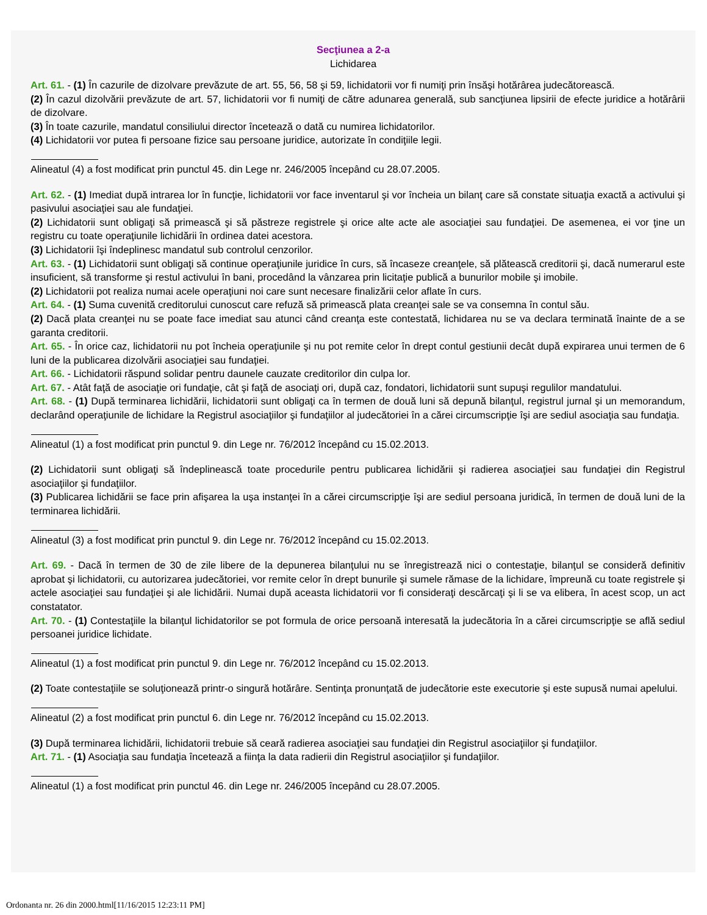Secţiunea a 2-a
Lichidarea
Art. 61. - (1) În cazurile de dizolvare prevăzute de art. 55, 56, 58 şi 59, lichidatorii vor fi numiţi prin însăşi hotărârea judecătorească.
(2) În cazul dizolvării prevăzute de art. 57, lichidatorii vor fi numiţi de către adunarea generală, sub sancţiunea lipsirii de efecte juridice a hotărârii de dizolvare.
(3) În toate cazurile, mandatul consiliului director încetează o dată cu numirea lichidatorilor.
(4) Lichidatorii vor putea fi persoane fizice sau persoane juridice, autorizate în condiţiile legii.
Alineatul (4) a fost modificat prin punctul 45. din Lege nr. 246/2005 începând cu 28.07.2005.
Art. 62. - (1) Imediat după intrarea lor în funcţie, lichidatorii vor face inventarul şi vor încheia un bilanţ care să constate situaţia exactă a activului şi pasivului asociaţiei sau ale fundaţiei.
(2) Lichidatorii sunt obligaţi să primească şi să păstreze registrele şi orice alte acte ale asociaţiei sau fundaţiei. De asemenea, ei vor ţine un registru cu toate operaţiunile lichidării în ordinea datei acestora.
(3) Lichidatorii îşi îndeplinesc mandatul sub controlul cenzorilor.
Art. 63. - (1) Lichidatorii sunt obligaţi să continue operaţiunile juridice în curs, să încaseze creanţele, să plătească creditorii şi, dacă numerarul este insuficient, să transforme şi restul activului în bani, procedând la vânzarea prin licitaţie publică a bunurilor mobile şi imobile.
(2) Lichidatorii pot realiza numai acele operaţiuni noi care sunt necesare finalizării celor aflate în curs.
Art. 64. - (1) Suma cuvenită creditorului cunoscut care refuză să primească plata creanţei sale se va consemna în contul său.
(2) Dacă plata creanţei nu se poate face imediat sau atunci când creanţa este contestată, lichidarea nu se va declara terminată înainte de a se garanta creditorii.
Art. 65. - În orice caz, lichidatorii nu pot încheia operaţiunile şi nu pot remite celor în drept contul gestiunii decât după expirarea unui termen de 6 luni de la publicarea dizolvării asociaţiei sau fundaţiei.
Art. 66. - Lichidatorii răspund solidar pentru daunele cauzate creditorilor din culpa lor.
Art. 67. - Atât faţă de asociaţie ori fundaţie, cât şi faţă de asociaţi ori, după caz, fondatori, lichidatorii sunt supuşi regulilor mandatului.
Art. 68. - (1) După terminarea lichidării, lichidatorii sunt obligaţi ca în termen de două luni să depună bilanţul, registrul jurnal şi un memorandum, declarând operaţiunile de lichidare la Registrul asociaţiilor şi fundaţiilor al judecătoriei în a cărei circumscripţie îşi are sediul asociaţia sau fundaţia.
Alineatul (1) a fost modificat prin punctul 9. din Lege nr. 76/2012 începând cu 15.02.2013.
(2) Lichidatorii sunt obligaţi să îndeplinească toate procedurile pentru publicarea lichidării şi radierea asociaţiei sau fundaţiei din Registrul asociaţiilor şi fundaţiilor.
(3) Publicarea lichidării se face prin afişarea la uşa instanţei în a cărei circumscripţie îşi are sediul persoana juridică, în termen de două luni de la terminarea lichidării.
Alineatul (3) a fost modificat prin punctul 9. din Lege nr. 76/2012 începând cu 15.02.2013.
Art. 69. - Dacă în termen de 30 de zile libere de la depunerea bilanţului nu se înregistrează nici o contestaţie, bilanţul se consideră definitiv aprobat şi lichidatorii, cu autorizarea judecătoriei, vor remite celor în drept bunurile şi sumele rămase de la lichidare, împreună cu toate registrele şi actele asociaţiei sau fundaţiei şi ale lichidării. Numai după aceasta lichidatorii vor fi consideraţi descărcaţi şi li se va elibera, în acest scop, un act constatator.
Art. 70. - (1) Contestaţiile la bilanţul lichidatorilor se pot formula de orice persoană interesată la judecătoria în a cărei circumscripţie se află sediul persoanei juridice lichidate.
Alineatul (1) a fost modificat prin punctul 9. din Lege nr. 76/2012 începând cu 15.02.2013.
(2) Toate contestaţiile se soluţionează printr-o singură hotărâre. Sentinţa pronunţată de judecătorie este executorie şi este supusă numai apelului.
Alineatul (2) a fost modificat prin punctul 6. din Lege nr. 76/2012 începând cu 15.02.2013.
(3) După terminarea lichidării, lichidatorii trebuie să ceară radierea asociaţiei sau fundaţiei din Registrul asociaţiilor şi fundaţiilor.
Art. 71. - (1) Asociaţia sau fundaţia încetează a fiinţa la data radierii din Registrul asociaţiilor şi fundaţiilor.
Alineatul (1) a fost modificat prin punctul 46. din Lege nr. 246/2005 începând cu 28.07.2005.
Ordonanta nr. 26 din 2000.html[11/16/2015 12:23:11 PM]